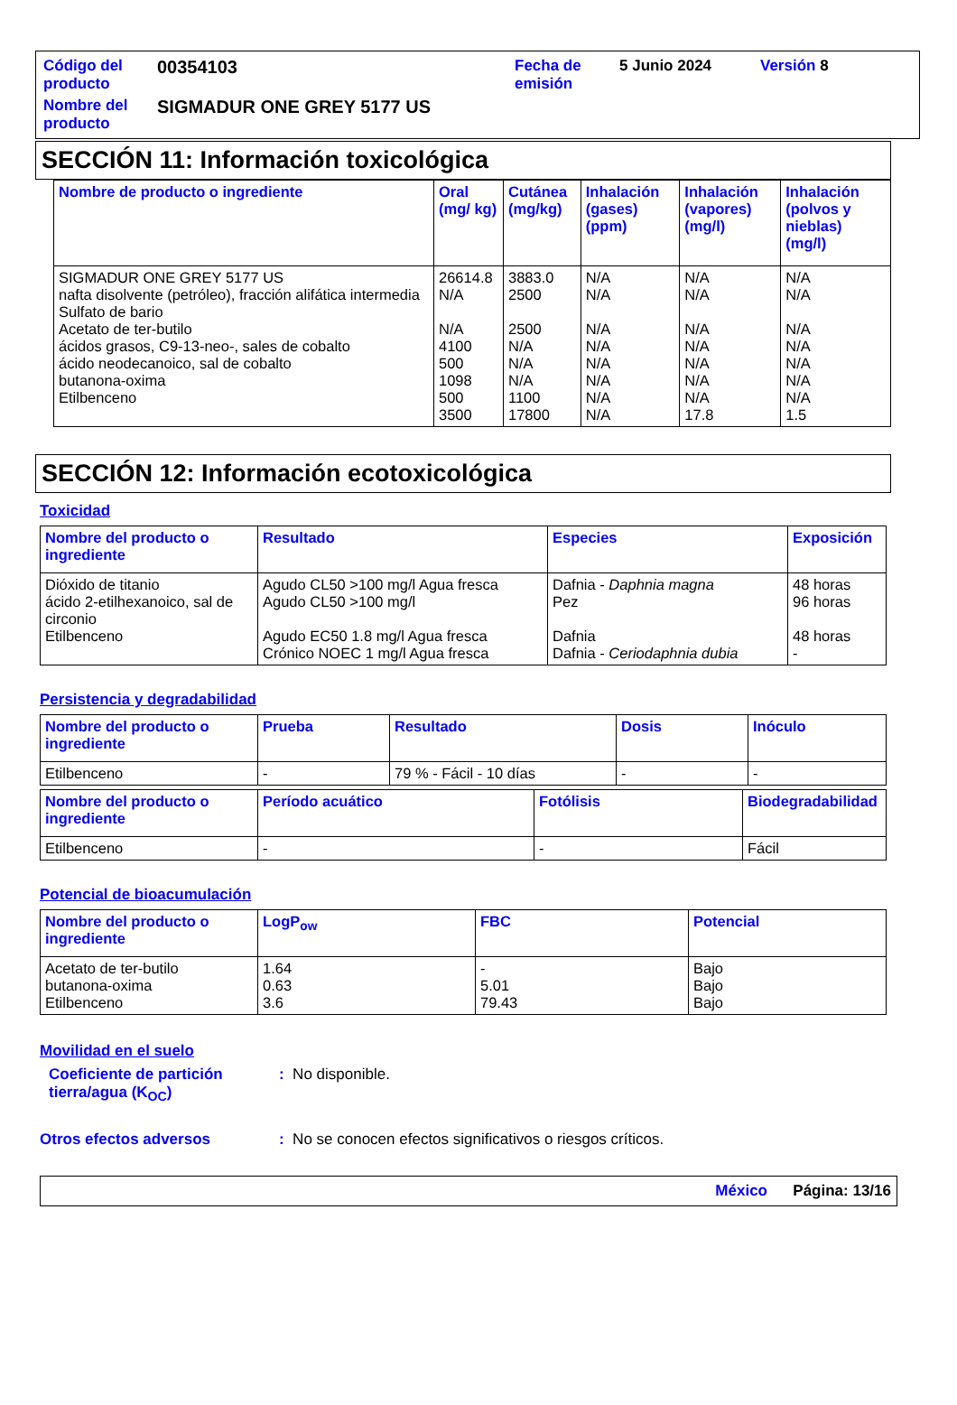| Código del producto | 00354103 | Fecha de emisión | 5 Junio 2024 | Versión 8 |
| Nombre del producto | SIGMADUR ONE GREY 5177 US | | | |
SECCIÓN 11: Información toxicológica
| Nombre de producto o ingrediente | Oral (mg/ kg) | Cutánea (mg/kg) | Inhalación (gases) (ppm) | Inhalación (vapores) (mg/l) | Inhalación (polvos y nieblas) (mg/l) |
| --- | --- | --- | --- | --- | --- |
| SIGMADUR ONE GREY 5177 US nafta disolvente (petróleo), fracción alifática intermedia Sulfato de bario Acetato de ter-butilo ácidos grasos, C9-13-neo-, sales de cobalto ácido neodecanoico, sal de cobalto butanona-oxima Etilbenceno | 26614.8 N/A N/A 4100 500 1098 500 3500 | 3883.0 2500 2500 N/A N/A N/A 1100 17800 | N/A N/A N/A N/A N/A N/A N/A N/A | N/A N/A N/A N/A N/A N/A N/A 17.8 | N/A N/A N/A N/A N/A N/A N/A 1.5 |
SECCIÓN 12: Información ecotoxicológica
Toxicidad
| Nombre del producto o ingrediente | Resultado | Especies | Exposición |
| --- | --- | --- | --- |
| Dióxido de titanio ácido 2-etilhexanoico, sal de circonio Etilbenceno | Agudo CL50 >100 mg/l Agua fresca Agudo CL50 >100 mg/l Agudo EC50 1.8 mg/l Agua fresca Crónico NOEC 1 mg/l Agua fresca | Dafnia - Daphnia magna Pez Dafnia Dafnia - Ceriodaphnia dubia | 48 horas 96 horas 48 horas - |
Persistencia y degradabilidad
| Nombre del producto o ingrediente | Prueba | Resultado | Dosis | Inóculo |
| --- | --- | --- | --- | --- |
| Etilbenceno | - | 79 % - Fácil - 10 días | - | - |
| Nombre del producto o ingrediente | Período acuático | Fotólisis | Biodegradabilidad |
| --- | --- | --- | --- |
| Etilbenceno | - | - | Fácil |
Potencial de bioacumulación
| Nombre del producto o ingrediente | LogP<sub>ow</sub> | FBC | Potencial |
| --- | --- | --- | --- |
| Acetato de ter-butilo butanona-oxima Etilbenceno | 1.64 0.63 3.6 | - 5.01 79.43 | Bajo Bajo Bajo |
Movilidad en el suelo
Coeficiente de partición tierra/agua (K<sub>OC</sub>)
: No disponible.
Otros efectos adversos : No se conocen efectos significativos o riesgos críticos.
México Página: 13/16